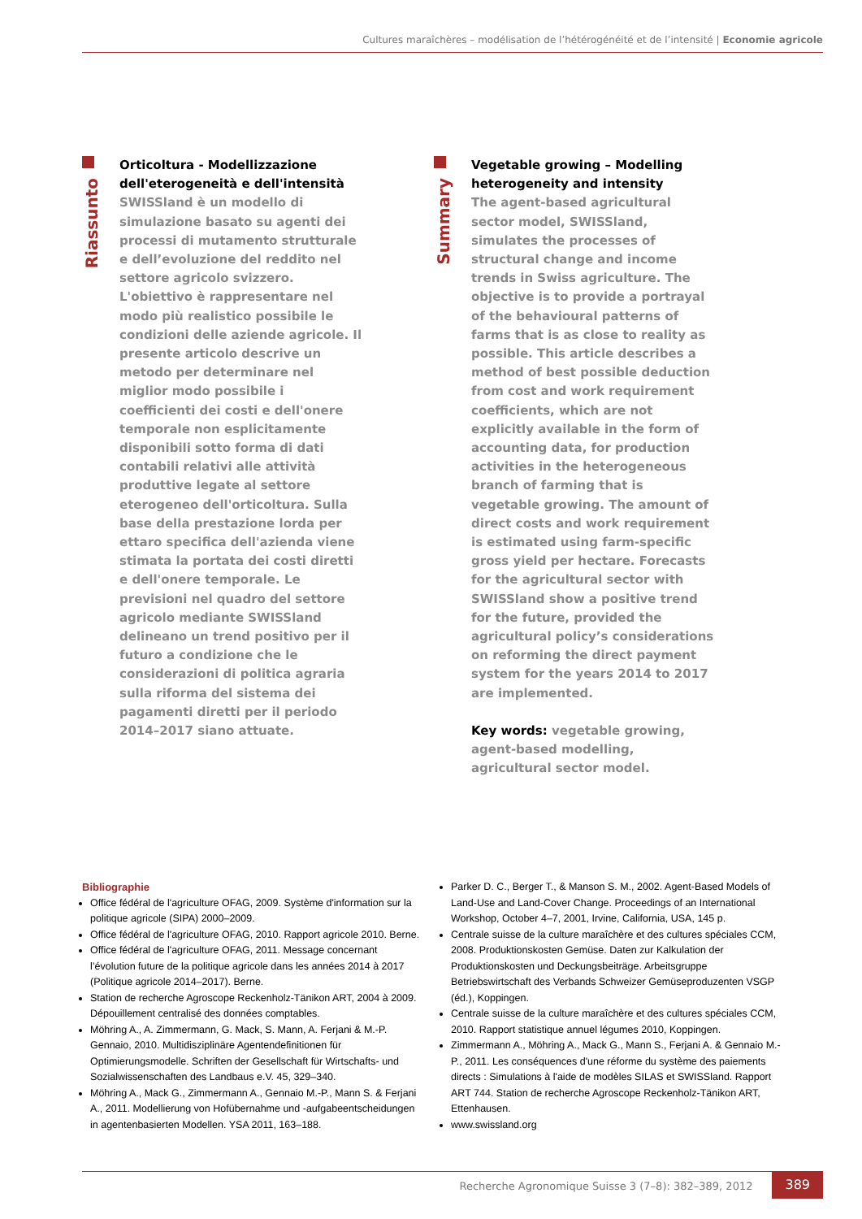Cultures maraîchères – modélisation de l’hétérogénéité et de l’intensité | Economie agricole
Riassunto
Orticoltura - Modellizzazione dell'eterogeneità e dell'intensità
SWISSland è un modello di simulazione basato su agenti dei processi di mutamento strutturale e dell’evoluzione del reddito nel settore agricolo svizzero. L'obiettivo è rappresentare nel modo più realistico possibile le condizioni delle aziende agricole. Il presente articolo descrive un metodo per determinare nel miglior modo possibile i coefficienti dei costi e dell'onere temporale non esplicitamente disponibili sotto forma di dati contabili relativi alle attività produttive legate al settore eterogeneo dell'orticoltura. Sulla base della prestazione lorda per ettaro specifica dell'azienda viene stimata la portata dei costi diretti e dell'onere temporale. Le previsioni nel quadro del settore agricolo mediante SWISSland delineano un trend positivo per il futuro a condizione che le considerazioni di politica agraria sulla riforma del sistema dei pagamenti diretti per il periodo 2014–2017 siano attuate.
Summary
Vegetable growing – Modelling heterogeneity and intensity
The agent-based agricultural sector model, SWISSland, simulates the processes of structural change and income trends in Swiss agriculture. The objective is to provide a portrayal of the behavioural patterns of farms that is as close to reality as possible. This article describes a method of best possible deduction from cost and work requirement coefficients, which are not explicitly available in the form of accounting data, for production activities in the heterogeneous branch of farming that is vegetable growing. The amount of direct costs and work requirement is estimated using farm-specific gross yield per hectare. Forecasts for the agricultural sector with SWISSland show a positive trend for the future, provided the agricultural policy’s considerations on reforming the direct payment system for the years 2014 to 2017 are implemented.
Key words: vegetable growing, agent-based modelling, agricultural sector model.
Bibliographie
Office fédéral de l'agriculture OFAG, 2009. Système d'information sur la politique agricole (SIPA) 2000–2009.
Office fédéral de l'agriculture OFAG, 2010. Rapport agricole 2010. Berne.
Office fédéral de l'agriculture OFAG, 2011. Message concernant l’évolution future de la politique agricole dans les années 2014 à 2017 (Politique agricole 2014–2017). Berne.
Station de recherche Agroscope Reckenholz-Tänikon ART, 2004 à 2009. Dépouillement centralisé des données comptables.
Möhring A., A. Zimmermann, G. Mack, S. Mann, A. Ferjani & M.-P. Gennaio, 2010. Multidisziplinäre Agentendefinitionen für Optimierungsmodelle. Schriften der Gesellschaft für Wirtschafts- und Sozialwissenschaften des Landbaus e.V. 45, 329–340.
Möhring A., Mack G., Zimmermann A., Gennaio M.-P., Mann S. & Ferjani A., 2011. Modellierung von Hofübernahme und -aufgabeentscheidungen in agentenbasierten Modellen. YSA 2011, 163–188.
Parker D. C., Berger T., & Manson S. M., 2002. Agent-Based Models of Land-Use and Land-Cover Change. Proceedings of an International Workshop, October 4–7, 2001, Irvine, California, USA, 145 p.
Centrale suisse de la culture maraîchère et des cultures spéciales CCM, 2008. Produktionskosten Gemüse. Daten zur Kalkulation der Produktionskosten und Deckungsbeiträge. Arbeitsgruppe Betriebswirtschaft des Verbands Schweizer Gemüseproduzenten VSGP (éd.), Koppingen.
Centrale suisse de la culture maraîchère et des cultures spéciales CCM, 2010. Rapport statistique annuel légumes 2010, Koppingen.
Zimmermann A., Möhring A., Mack G., Mann S., Ferjani A. & Gennaio M.-P., 2011. Les conséquences d'une réforme du système des paiements directs : Simulations à l'aide de modèles SILAS et SWISSland. Rapport ART 744. Station de recherche Agroscope Reckenholz-Tänikon ART, Ettenhausen.
www.swissland.org
Recherche Agronomique Suisse 3 (7–8): 382–389, 2012
389